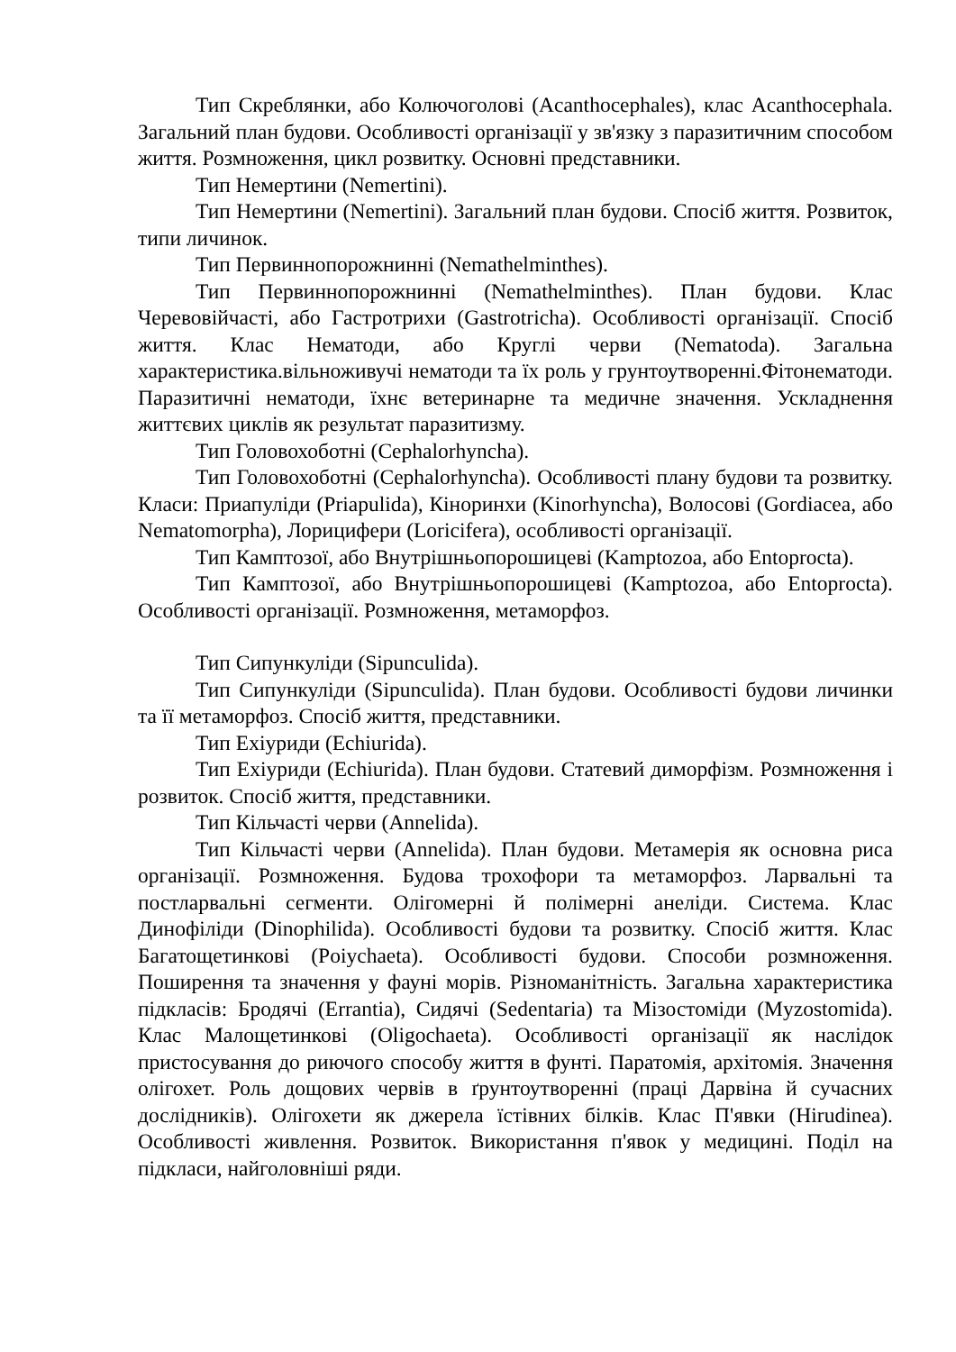Тип Скреблянки, або Колючоголові (Acanthocephales), клас Acanthocephala. Загальний план будови. Особливості організації у зв'язку з паразитичним способом життя. Розмноження, цикл розвитку. Основні представники.
Тип Немертини (Nemertini).
Тип Немертини (Nemertini). Загальний план будови. Спосіб життя. Розвиток, типи личинок.
Тип Первиннопорожнинні (Nemathelminthes).
Тип Первиннопорожнинні (Nemathelminthes). План будови. Клас Черевовійчасті, або Гастротрихи (Gastrotricha). Особливості організації. Спосіб життя. Клас Нематоди, або Круглі черви (Nematoda). Загальна характеристика.вільноживучі нематоди та їх роль у грунтоутворенні.Фітонематоди. Паразитичні нематоди, їхнє ветеринарне та медичне значення. Ускладнення життєвих циклів як результат паразитизму.
Тип Головохоботні (Cephalorhyncha).
Тип Головохоботні (Cephalorhyncha). Особливості плану будови та розвитку. Класи: Приапуліди (Priapulida), Кіноринхи (Kinorhyncha), Волосові (Gordiacea, або Nematomorpha), Лорицифери (Loricifera), особливості організації.
Тип Камптозої, або Внутрішньопорошицеві (Kamptozoa, або Entoprocta).
Тип Камптозої, або Внутрішньопорошицеві (Kamptozoa, або Entoprocta). Особливості організації. Розмноження, метаморфоз.
Тип Сипункуліди (Sipunculida).
Тип Сипункуліди (Sipunculida). План будови. Особливості будови личинки та її метаморфоз. Спосіб життя, представники.
Тип Ехіуриди (Echiurida).
Тип Ехіуриди (Echiurida). План будови. Статевий диморфізм. Розмноження і розвиток. Спосіб життя, представники.
Тип Кільчасті черви (Annelida).
Тип Кільчасті черви (Annelida). План будови. Метамерія як основна риса організації. Розмноження. Будова трохофори та метаморфоз. Ларвальні та постларвальні сегменти. Олігомерні й полімерні анеліди. Система. Клас Динофіліди (Dinophilida). Особливості будови та розвитку. Спосіб життя. Клас Багатощетинкові (Poiychaeta). Особливості будови. Способи розмноження. Поширення та значення у фауні морів. Різноманітність. Загальна характеристика підкласів: Бродячі (Errantia), Сидячі (Sedentaria) та Мізостоміди (Myzostomida). Клас Малощетинкові (Oligochaeta). Особливості організації як наслідок пристосування до риючого способу життя в фунті. Паратомія, архітомія. Значення олігохет. Роль дощових червів в ґрунтоутворенні (праці Дарвіна й сучасних дослідників). Олігохети як джерела їстівних білків. Клас П'явки (Hirudinea). Особливості живлення. Розвиток. Використання п'явок у медицині. Поділ на підкласи, найголовніші ряди.